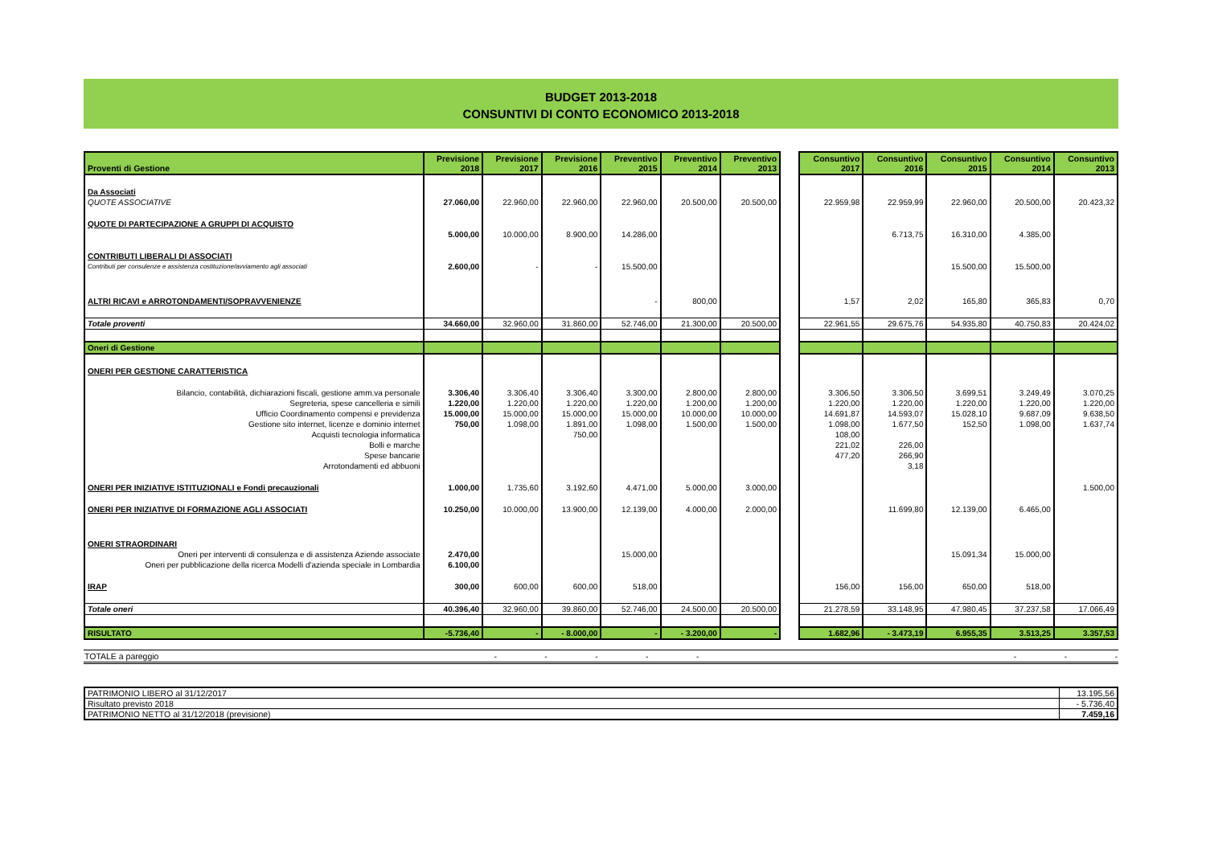BUDGET 2013-2018
CONSUNTIVI DI CONTO ECONOMICO 2013-2018
| Proventi di Gestione | Previsione 2018 | Previsione 2017 | Previsione 2016 | Preventivo 2015 | Preventivo 2014 | Preventivo 2013 | | Consuntivo 2017 | Consuntivo 2016 | Consuntivo 2015 | Consuntivo 2014 | Consuntivo 2013 |
| --- | --- | --- | --- | --- | --- | --- | --- | --- | --- | --- | --- | --- |
| Da Associati | | | | | | | | | | | | |
| QUOTE ASSOCIATIVE | 27.060,00 | 22.960,00 | 22.960,00 | 22.960,00 | 20.500,00 | 20.500,00 | | 22.959,98 | 22.959,99 | 22.960,00 | 20.500,00 | 20.423,32 |
| QUOTE DI PARTECIPAZIONE A GRUPPI DI ACQUISTO | | | | | | | | | | | | |
| | 5.000,00 | 10.000,00 | 8.900,00 | 14.286,00 | | | | | 6.713,75 | 16.310,00 | 4.385,00 | |
| CONTRIBUTI LIBERALI DI ASSOCIATI | | | | | | | | | | | | |
| Contributi per consulenze e assistenza costituzione/avviamento agli associati | 2.600,00 | - | - | 15.500,00 | | | | | | 15.500,00 | 15.500,00 | |
| ALTRI RICAVI e ARROTONDAMENTI/SOPRAVVENIENZE | | | | - | 800,00 | | | 1,57 | 2,02 | 165,80 | 365,83 | 0,70 |
| Totale proventi | 34.660,00 | 32.960,00 | 31.860,00 | 52.746,00 | 21.300,00 | 20.500,00 | | 22.961,55 | 29.675,76 | 54.935,80 | 40.750,83 | 20.424,02 |
| Oneri di Gestione | | | | | | | | | | | | |
| ONERI PER GESTIONE CARATTERISTICA | | | | | | | | | | | | |
| Bilancio, contabilità, dichiarazioni fiscali, gestione amm.va personale | 3.306,40 | 3.306,40 | 3.306,40 | 3.300,00 | 2.800,00 | 2.800,00 | | 3.306,50 | 3.306,50 | 3.699,51 | 3.249,49 | 3.070,25 |
| Segreteria, spese cancelleria e simili | 1.220,00 | 1.220,00 | 1.220,00 | 1.220,00 | 1.200,00 | 1.200,00 | | 1.220,00 | 1.220,00 | 1.220,00 | 1.220,00 | 1.220,00 |
| Ufficio Coordinamento compensi e previdenza | 15.000,00 | 15.000,00 | 15.000,00 | 15.000,00 | 10.000,00 | 10.000,00 | | 14.691,87 | 14.593,07 | 15.028,10 | 9.687,09 | 9.638,50 |
| Gestione sito internet, licenze e dominio internet | 750,00 | 1.098,00 | 1.891,00 | 1.098,00 | 1.500,00 | 1.500,00 | | 1.098,00 | 1.677,50 | 152,50 | 1.098,00 | 1.637,74 |
| Acquisti tecnologia informatica | | | 750,00 | | | | | 108,00 | | | | |
| Bolli e marche | | | | | | | | 221,02 | 226,00 | | | |
| Spese bancarie | | | | | | | | 477,20 | 266,90 | | | |
| Arrotondamenti ed abbuoni | | | | | | | | | 3,18 | | | |
| ONERI PER INIZIATIVE ISTITUZIONALI e Fondi precauzionali | 1.000,00 | 1.735,60 | 3.192,60 | 4.471,00 | 5.000,00 | 3.000,00 | | | | | | 1.500,00 |
| ONERI PER INIZIATIVE DI FORMAZIONE AGLI ASSOCIATI | 10.250,00 | 10.000,00 | 13.900,00 | 12.139,00 | 4.000,00 | 2.000,00 | | | 11.699,80 | 12.139,00 | 6.465,00 | |
| ONERI STRAORDINARI | | | | | | | | | | | | |
| Oneri per interventi di consulenza e di assistenza Aziende associate | 2.470,00 | | | 15.000,00 | | | | | | 15.091,34 | 15.000,00 | |
| Oneri per pubblicazione della ricerca Modelli d'azienda speciale in Lombardia | 6.100,00 | | | | | | | | | | | |
| IRAP | 300,00 | 600,00 | 600,00 | 518,00 | | | | 156,00 | 156,00 | 650,00 | 518,00 | |
| Totale oneri | 40.396,40 | 32.960,00 | 39.860,00 | 52.746,00 | 24.500,00 | 20.500,00 | | 21.278,59 | 33.148,95 | 47.980,45 | 37.237,58 | 17.066,49 |
| RISULTATO | -5.736,40 | - | - 8.000,00 | - | - 3.200,00 | - | | 1.682,96 | - 3.473,19 | 6.955,35 | 3.513,25 | 3.357,53 |
| TOTALE a pareggio | - | - | - | - | - | | - | - | - |
| PATRIMONIO LIBERO al 31/12/2017 | 13.195,56 |
| Risultato previsto 2018 | - 5.736,40 |
| PATRIMONIO NETTO al 31/12/2018 (previsione) | 7.459,16 |